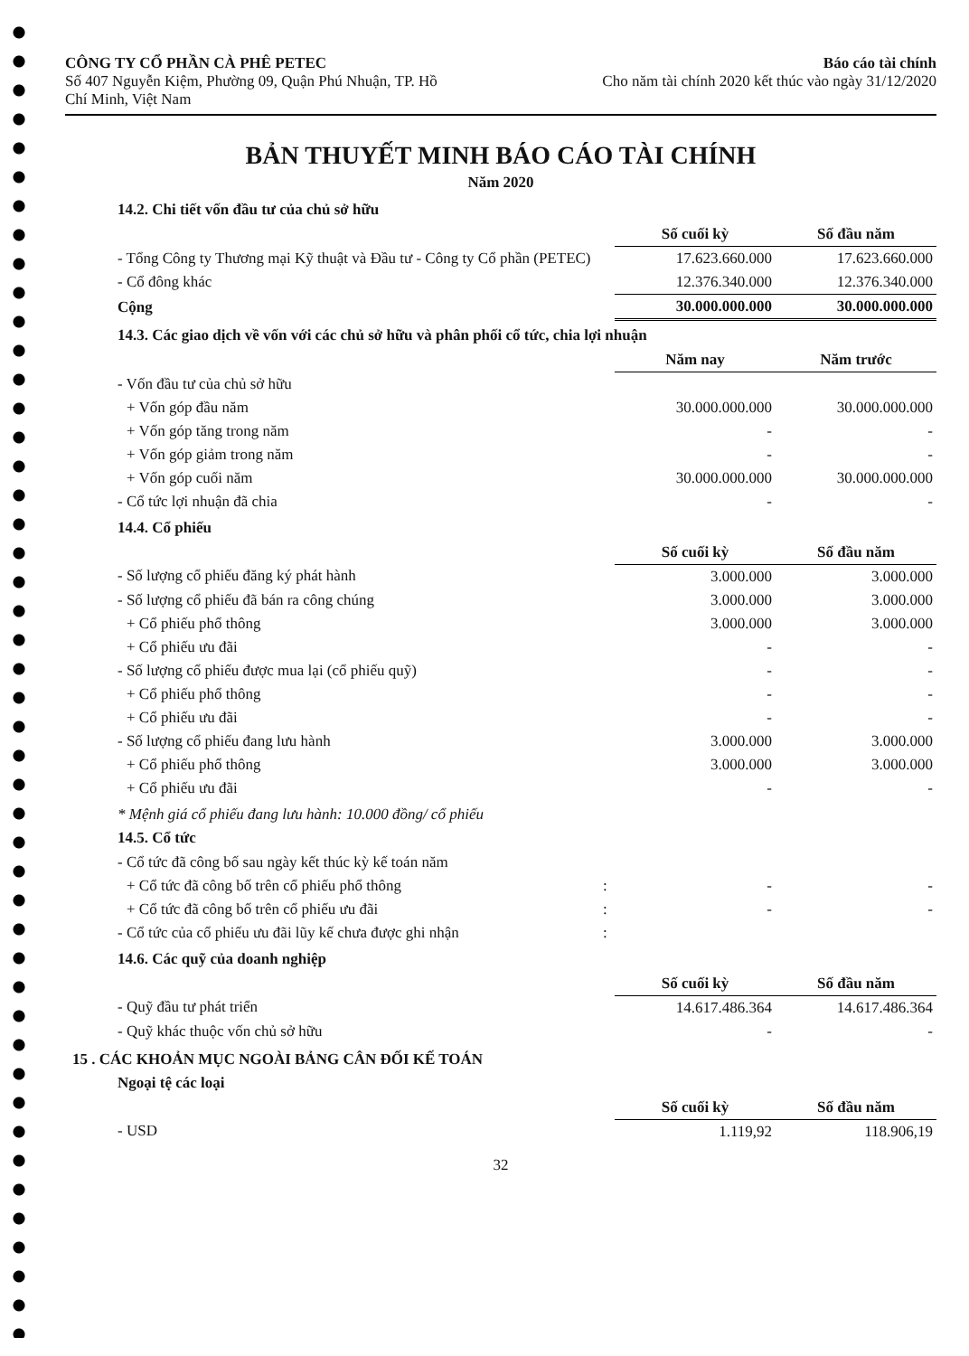CÔNG TY CỔ PHẦN CÀ PHÊ PETEC
Số 407 Nguyễn Kiệm, Phường 09, Quận Phú Nhuận, TP. Hồ
Chí Minh, Việt Nam
Báo cáo tài chính
Cho năm tài chính 2020 kết thúc vào ngày 31/12/2020
BẢN THUYẾT MINH BÁO CÁO TÀI CHÍNH
Năm 2020
14.2. Chi tiết vốn đầu tư của chủ sở hữu
| | Số cuối kỳ | Số đầu năm |
| - Tổng Công ty Thương mại Kỹ thuật và Đầu tư - Công ty Cổ phần (PETEC) | 17.623.660.000 | 17.623.660.000 |
| - Cổ đông khác | 12.376.340.000 | 12.376.340.000 |
| Cộng | 30.000.000.000 | 30.000.000.000 |
14.3. Các giao dịch về vốn với các chủ sở hữu và phân phối cổ tức, chia lợi nhuận
| | Năm nay | Năm trước |
| - Vốn đầu tư của chủ sở hữu | | |
| + Vốn góp đầu năm | 30.000.000.000 | 30.000.000.000 |
| + Vốn góp tăng trong năm | - | - |
| + Vốn góp giảm trong năm | - | - |
| + Vốn góp cuối năm | 30.000.000.000 | 30.000.000.000 |
| - Cổ tức lợi nhuận đã chia | - | - |
14.4. Cổ phiếu
| | Số cuối kỳ | Số đầu năm |
| - Số lượng cổ phiếu đăng ký phát hành | 3.000.000 | 3.000.000 |
| - Số lượng cổ phiếu đã bán ra công chúng | 3.000.000 | 3.000.000 |
| + Cổ phiếu phổ thông | 3.000.000 | 3.000.000 |
| + Cổ phiếu ưu đãi | - | - |
| - Số lượng cổ phiếu được mua lại (cổ phiếu quỹ) | - | - |
| + Cổ phiếu phổ thông | - | - |
| + Cổ phiếu ưu đãi | - | - |
| - Số lượng cổ phiếu đang lưu hành | 3.000.000 | 3.000.000 |
| + Cổ phiếu phổ thông | 3.000.000 | 3.000.000 |
| + Cổ phiếu ưu đãi | - | - |
* Mệnh giá cổ phiếu đang lưu hành: 10.000 đồng/ cổ phiếu
14.5. Cổ tức
| - Cổ tức đã công bố sau ngày kết thúc kỳ kế toán năm | | | |
| + Cổ tức đã công bố trên cổ phiếu phổ thông | : | - | - |
| + Cổ tức đã công bố trên cổ phiếu ưu đãi | : | - | - |
| - Cổ tức của cổ phiếu ưu đãi lũy kế chưa được ghi nhận | : | | |
14.6. Các quỹ của doanh nghiệp
| | Số cuối kỳ | Số đầu năm |
| - Quỹ đầu tư phát triển | 14.617.486.364 | 14.617.486.364 |
| - Quỹ khác thuộc vốn chủ sở hữu | - | - |
15 . CÁC KHOẢN MỤC NGOÀI BẢNG CÂN ĐỐI KẾ TOÁN
Ngoại tệ các loại
| | Số cuối kỳ | Số đầu năm |
| - USD | 1.119,92 | 118.906,19 |
32